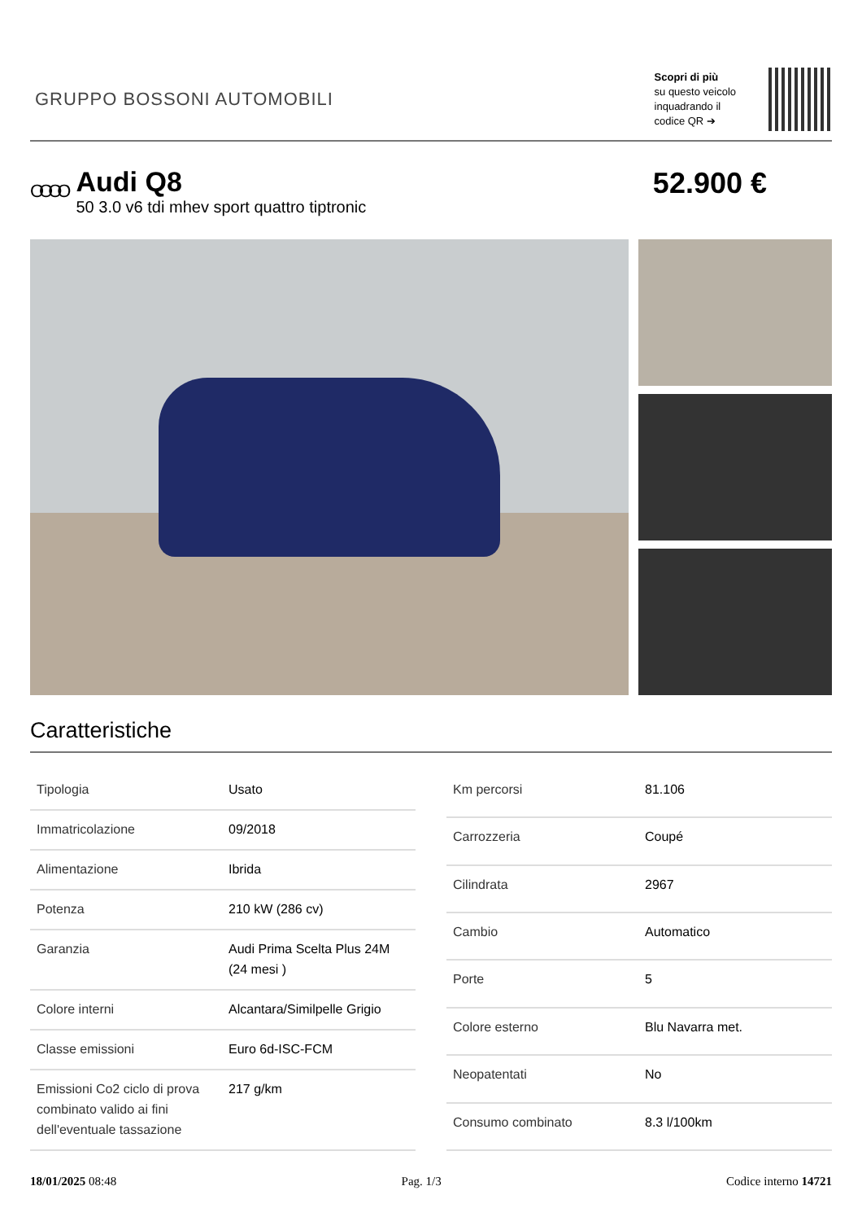GRUPPO BOSSONI AUTOMOBILI
Scopri di più
su questo veicolo
inquadrando il
codice QR ➔
OOOO
Audi Q8
50 3.0 v6 tdi mhev sport quattro tiptronic
52.900 €
Caratteristiche
| Tipologia | Usato |
| Immatricolazione | 09/2018 |
| Alimentazione | Ibrida |
| Potenza | 210 kW (286 cv) |
| Garanzia | Audi Prima Scelta Plus 24M (24 mesi ) |
| Colore interni | Alcantara/Similpelle Grigio |
| Classe emissioni | Euro 6d-ISC-FCM |
| Emissioni Co2 ciclo di prova combinato valido ai fini dell'eventuale tassazione | 217 g/km |
| Km percorsi | 81.106 |
| Carrozzeria | Coupé |
| Cilindrata | 2967 |
| Cambio | Automatico |
| Porte | 5 |
| Colore esterno | Blu Navarra met. |
| Neopatentati | No |
| Consumo combinato | 8.3 l/100km |
18/01/2025 08:48 Pag. 1/3 Codice interno 14721